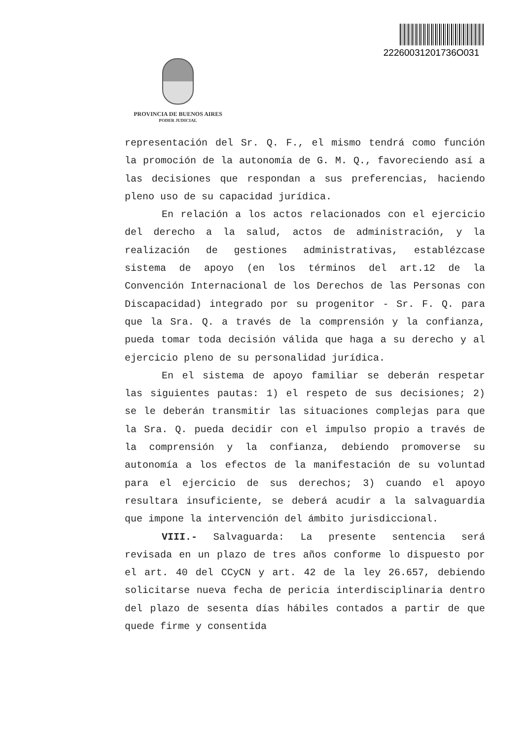22260031201736O031
PROVINCIA DE BUENOS AIRES
PODER JUDICIAL
representación del Sr. Q. F., el mismo tendrá como función la promoción de la autonomía de G. M. Q., favoreciendo así a las decisiones que respondan a sus preferencias, haciendo pleno uso de su capacidad jurídica.
En relación a los actos relacionados con el ejercicio del derecho a la salud, actos de administración, y la realización de gestiones administrativas, establézcase sistema de apoyo (en los términos del art.12 de la Convención Internacional de los Derechos de las Personas con Discapacidad) integrado por su progenitor - Sr. F. Q. para que la Sra. Q. a través de la comprensión y la confianza, pueda tomar toda decisión válida que haga a su derecho y al ejercicio pleno de su personalidad jurídica.
En el sistema de apoyo familiar se deberán respetar las siguientes pautas: 1) el respeto de sus decisiones; 2) se le deberán transmitir las situaciones complejas para que la Sra. Q. pueda decidir con el impulso propio a través de la comprensión y la confianza, debiendo promoverse su autonomía a los efectos de la manifestación de su voluntad para el ejercicio de sus derechos; 3) cuando el apoyo resultara insuficiente, se deberá acudir a la salvaguardia que impone la intervención del ámbito jurisdiccional.
VIII.- Salvaguarda: La presente sentencia será revisada en un plazo de tres años conforme lo dispuesto por el art. 40 del CCyCN y art. 42 de la ley 26.657, debiendo solicitarse nueva fecha de pericia interdisciplinaria dentro del plazo de sesenta días hábiles contados a partir de que quede firme y consentida